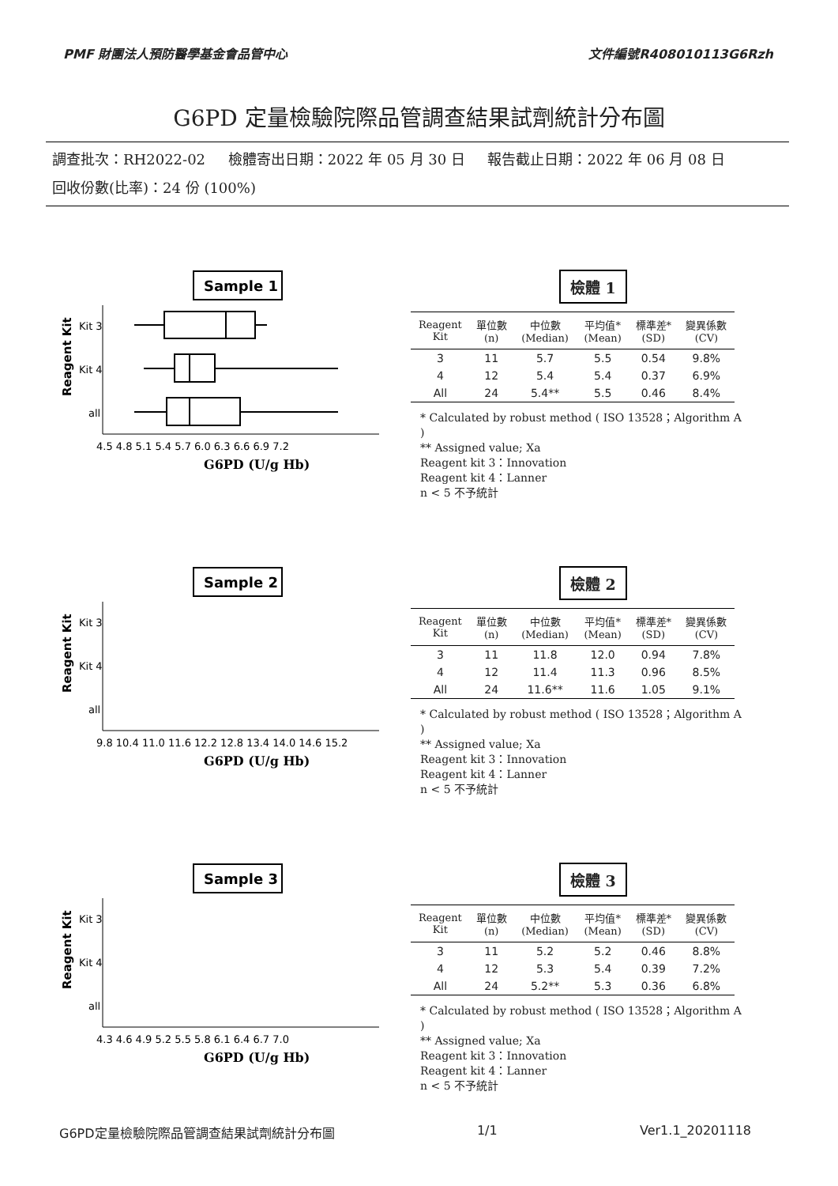PMF 財團法人預防醫學基金會品管中心 文件編號R408010113G6Rzh
G6PD 定量檢驗院際品管調查結果試劑統計分布圖
調查批次：RH2022-02 檢體寄出日期：2022 年 05 月 30 日 報告截止日期：2022 年 06 月 08 日
回收份數(比率)：24 份 (100%)
Sample 1
Reagent Kit
Kit 3
Kit 4
all
4.5 4.8 5.1 5.4 5.7 6.0 6.3 6.6 6.9 7.2
G6PD (U/g Hb)
檢體 1
| Reagent Kit | 單位數 (n) | 中位數 (Median) | 平均值* (Mean) | 標準差* (SD) | 變異係數 (CV) |
| --- | --- | --- | --- | --- | --- |
| 3 | 11 | 5.7 | 5.5 | 0.54 | 9.8% |
| 4 | 12 | 5.4 | 5.4 | 0.37 | 6.9% |
| All | 24 | 5.4** | 5.5 | 0.46 | 8.4% |
* Calculated by robust method ( ISO 13528；Algorithm A )
** Assigned value; Xa
Reagent kit 3：Innovation
Reagent kit 4：Lanner
n < 5 不予統計
Sample 2
Reagent Kit
Kit 3
Kit 4
all
9.8 10.4 11.0 11.6 12.2 12.8 13.4 14.0 14.6 15.2
G6PD (U/g Hb)
檢體 2
| Reagent Kit | 單位數 (n) | 中位數 (Median) | 平均值* (Mean) | 標準差* (SD) | 變異係數 (CV) |
| --- | --- | --- | --- | --- | --- |
| 3 | 11 | 11.8 | 12.0 | 0.94 | 7.8% |
| 4 | 12 | 11.4 | 11.3 | 0.96 | 8.5% |
| All | 24 | 11.6** | 11.6 | 1.05 | 9.1% |
* Calculated by robust method ( ISO 13528；Algorithm A )
** Assigned value; Xa
Reagent kit 3：Innovation
Reagent kit 4：Lanner
n < 5 不予統計
Sample 3
Reagent Kit
Kit 3
Kit 4
all
4.3 4.6 4.9 5.2 5.5 5.8 6.1 6.4 6.7 7.0
G6PD (U/g Hb)
檢體 3
| Reagent Kit | 單位數 (n) | 中位數 (Median) | 平均值* (Mean) | 標準差* (SD) | 變異係數 (CV) |
| --- | --- | --- | --- | --- | --- |
| 3 | 11 | 5.2 | 5.2 | 0.46 | 8.8% |
| 4 | 12 | 5.3 | 5.4 | 0.39 | 7.2% |
| All | 24 | 5.2** | 5.3 | 0.36 | 6.8% |
* Calculated by robust method ( ISO 13528；Algorithm A )
** Assigned value; Xa
Reagent kit 3：Innovation
Reagent kit 4：Lanner
n < 5 不予統計
G6PD定量檢驗院際品管調查結果試劑統計分布圖 1/1 Ver1.1_20201118